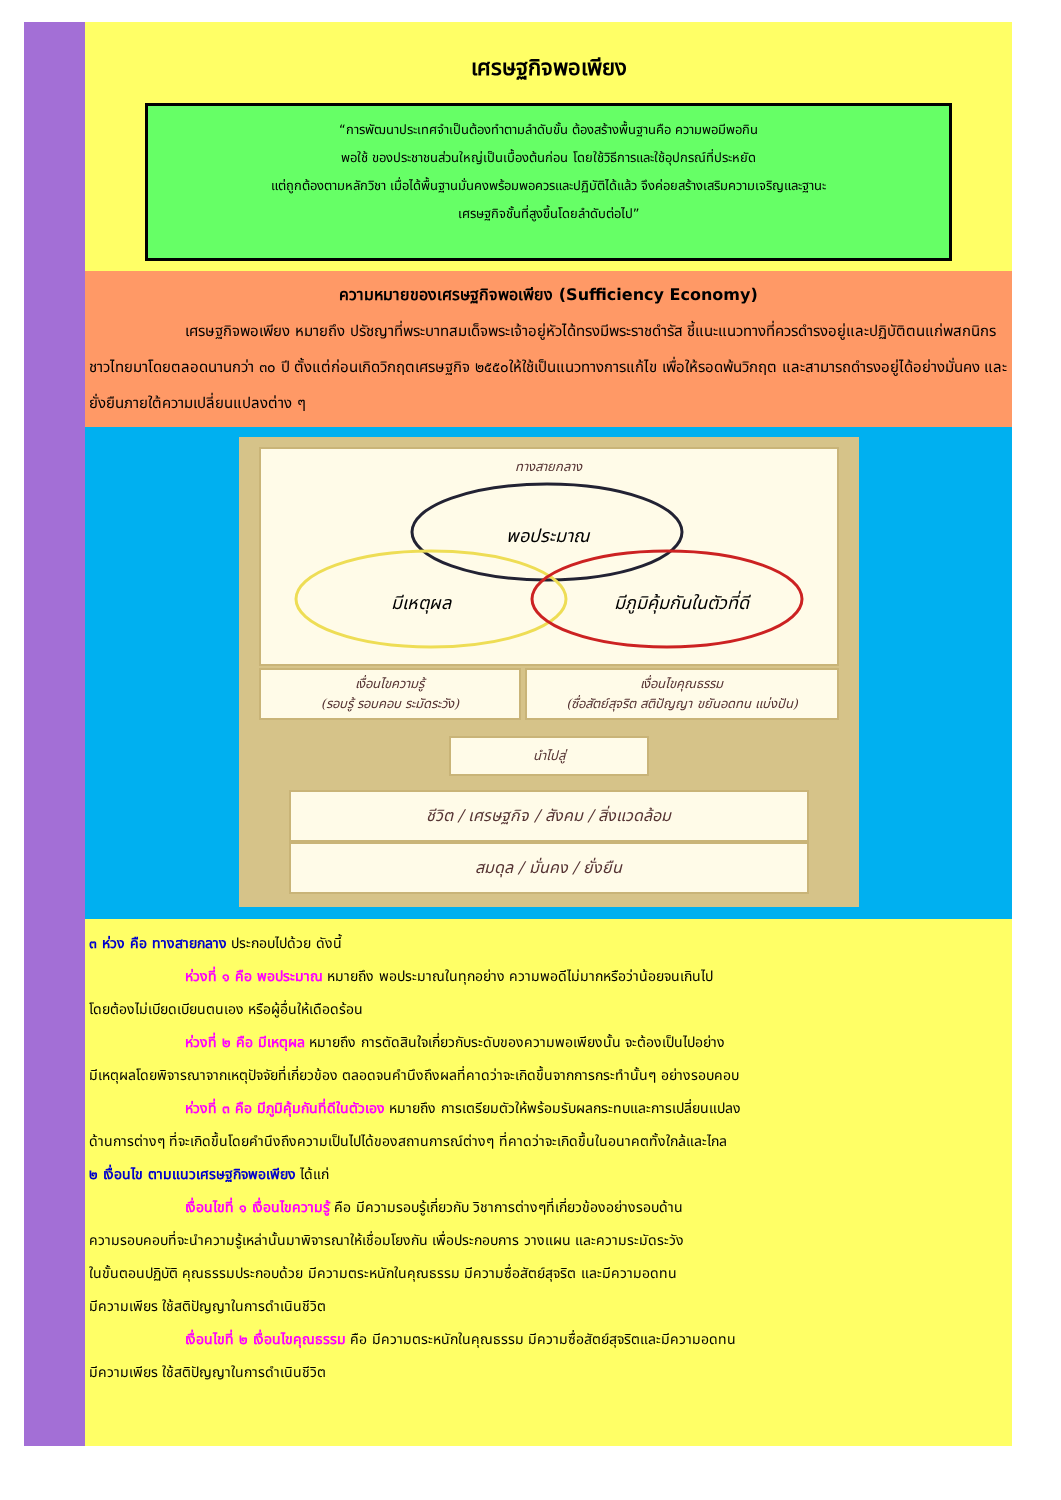เศรษฐกิจพอเพียง
“การพัฒนาประเทศจำเป็นต้องทำตามลำดับขั้น ต้องสร้างพื้นฐานคือ ความพอมีพอกิน
พอใช้ ของประชาชนส่วนใหญ่เป็นเบื้องต้นก่อน โดยใช้วิธีการและใช้อุปกรณ์ที่ประหยัด
แต่ถูกต้องตามหลักวิชา เมื่อได้พื้นฐานมั่นคงพร้อมพอควรและปฏิบัติได้แล้ว จึงค่อยสร้างเสริมความเจริญและฐานะ
เศรษฐกิจชั้นที่สูงขึ้นโดยลำดับต่อไป”
ความหมายของเศรษฐกิจพอเพียง (Sufficiency Economy)
เศรษฐกิจพอเพียง หมายถึง ปรัชญาที่พระบาทสมเด็จพระเจ้าอยู่หัวได้ทรงมีพระราชดำรัส ชี้แนะแนวทางที่ควรดำรงอยู่และปฏิบัติตนแก่พสกนิกรชาวไทยมาโดยตลอดนานกว่า ๓๐ ปี ตั้งแต่ก่อนเกิดวิกฤตเศรษฐกิจ ๒๕๕๐ให้ใช้เป็นแนวทางการแก้ไข เพื่อให้รอดพ้นวิกฤต และสามารถดำรงอยู่ได้อย่างมั่นคง และยั่งยืนภายใต้ความเปลี่ยนแปลงต่าง ๆ
ทางสายกลาง
พอประมาณ
มีเหตุผล
มีภูมิคุ้มกันในตัวที่ดี
เงื่อนไขความรู้
(รอบรู้ รอบคอบ ระมัดระวัง)
เงื่อนไขคุณธรรม
(ซื่อสัตย์สุจริต สติปัญญา ขยันอดทน แบ่งปัน)
นำไปสู่
ชีวิต / เศรษฐกิจ / สังคม / สิ่งแวดล้อม
สมดุล / มั่นคง / ยั่งยืน
๓ ห่วง คือ ทางสายกลาง ประกอบไปด้วย ดังนี้
ห่วงที่ ๑ คือ พอประมาณ หมายถึง พอประมาณในทุกอย่าง ความพอดีไม่มากหรือว่าน้อยจนเกินไป
โดยต้องไม่เบียดเบียนตนเอง หรือผู้อื่นให้เดือดร้อน
ห่วงที่ ๒ คือ มีเหตุผล หมายถึง การตัดสินใจเกี่ยวกับระดับของความพอเพียงนั้น จะต้องเป็นไปอย่าง
มีเหตุผลโดยพิจารณาจากเหตุปัจจัยที่เกี่ยวข้อง ตลอดจนคำนึงถึงผลที่คาดว่าจะเกิดขึ้นจากการกระทำนั้นๆ อย่างรอบคอบ
ห่วงที่ ๓ คือ มีภูมิคุ้มกันที่ดีในตัวเอง หมายถึง การเตรียมตัวให้พร้อมรับผลกระทบและการเปลี่ยนแปลง
ด้านการต่างๆ ที่จะเกิดขึ้นโดยคำนึงถึงความเป็นไปได้ของสถานการณ์ต่างๆ ที่คาดว่าจะเกิดขึ้นในอนาคตทั้งใกล้และไกล
๒ เงื่อนไข ตามแนวเศรษฐกิจพอเพียง ได้แก่
เงื่อนไขที่ ๑ เงื่อนไขความรู้ คือ มีความรอบรู้เกี่ยวกับ วิชาการต่างๆที่เกี่ยวข้องอย่างรอบด้าน
ความรอบคอบที่จะนำความรู้เหล่านั้นมาพิจารณาให้เชื่อมโยงกัน เพื่อประกอบการ วางแผน และความระมัดระวัง
ในขั้นตอนปฏิบัติ คุณธรรมประกอบด้วย มีความตระหนักในคุณธรรม มีความซื่อสัตย์สุจริต และมีความอดทน
มีความเพียร ใช้สติปัญญาในการดำเนินชีวิต
เงื่อนไขที่ ๒ เงื่อนไขคุณธรรม คือ มีความตระหนักในคุณธรรม มีความซื่อสัตย์สุจริตและมีความอดทน
มีความเพียร ใช้สติปัญญาในการดำเนินชีวิต